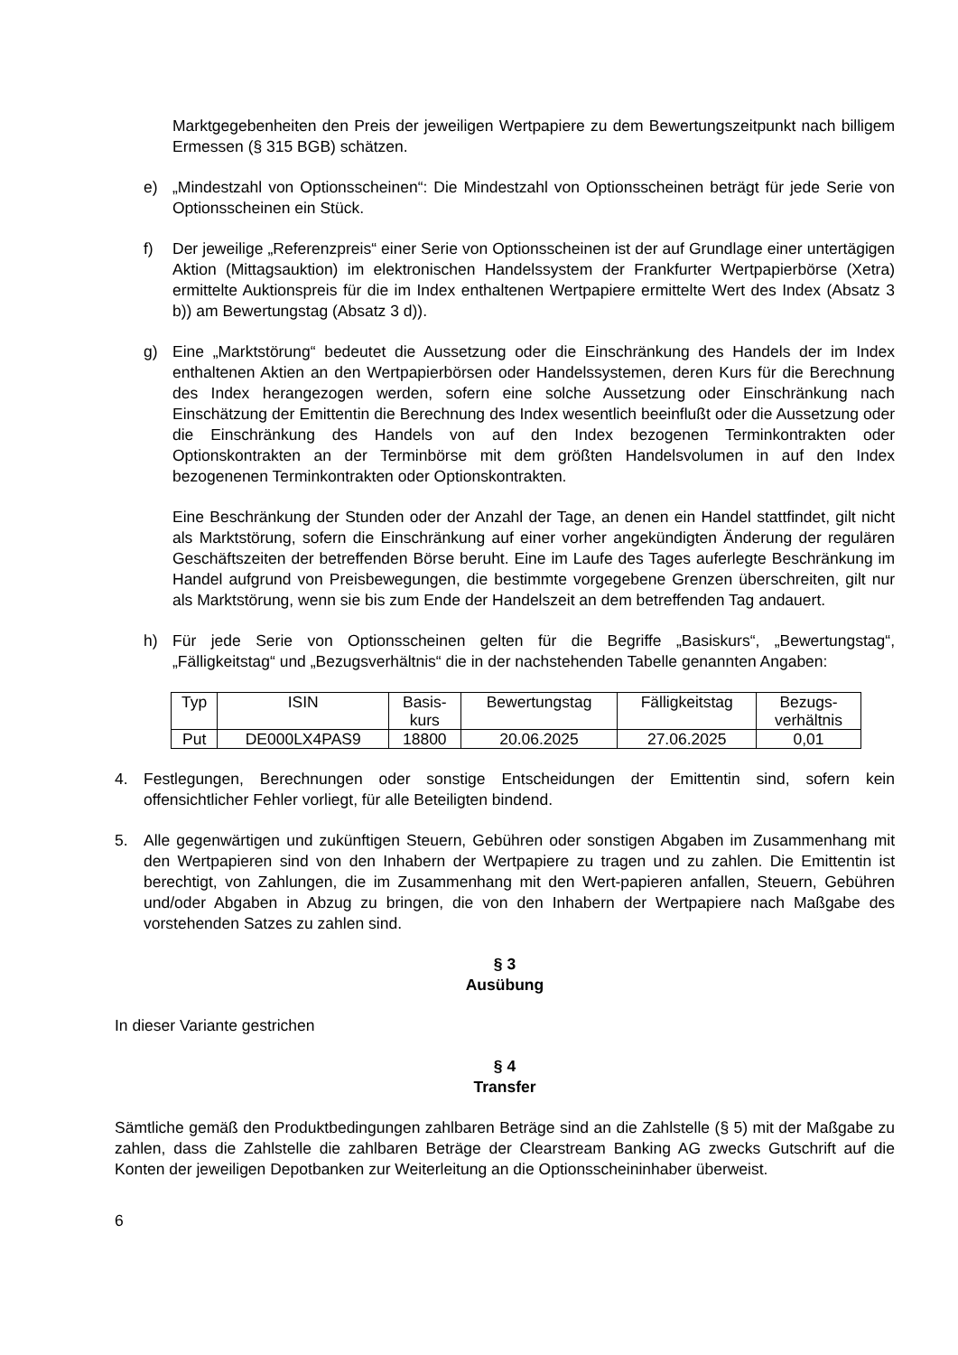Marktgegebenheiten den Preis der jeweiligen Wertpapiere zu dem Bewertungszeitpunkt nach billigem Ermessen (§ 315 BGB) schätzen.
e) „Mindestzahl von Optionsscheinen“: Die Mindestzahl von Optionsscheinen beträgt für jede Serie von Optionsscheinen ein Stück.
f) Der jeweilige „Referenzpreis“ einer Serie von Optionsscheinen ist der auf Grundlage einer untertägigen Aktion (Mittagsauktion) im elektronischen Handelssystem der Frankfurter Wertpapierbörse (Xetra) ermittelte Auktionspreis für die im Index enthaltenen Wertpapiere ermittelte Wert des Index (Absatz 3 b)) am Bewertungstag (Absatz 3 d)).
g) Eine „Marktstörung“ bedeutet die Aussetzung oder die Einschränkung des Handels der im Index enthaltenen Aktien an den Wertpapierbörsen oder Handelssystemen, deren Kurs für die Berechnung des Index herangezogen werden, sofern eine solche Aussetzung oder Einschränkung nach Einschätzung der Emittentin die Berechnung des Index wesentlich beeinflußt oder die Aussetzung oder die Einschränkung des Handels von auf den Index bezogenen Terminkontrakten oder Optionskontrakten an der Terminbörse mit dem größten Handelsvolumen in auf den Index bezogenenen Terminkontrakten oder Optionskontrakten.
Eine Beschränkung der Stunden oder der Anzahl der Tage, an denen ein Handel stattfindet, gilt nicht als Marktstörung, sofern die Einschränkung auf einer vorher angekündigten Änderung der regulären Geschäftszeiten der betreffenden Börse beruht. Eine im Laufe des Tages auferlegte Beschränkung im Handel aufgrund von Preisbewegungen, die bestimmte vorgegebene Grenzen überschreiten, gilt nur als Marktstörung, wenn sie bis zum Ende der Handelszeit an dem betreffenden Tag andauert.
h) Für jede Serie von Optionsscheinen gelten für die Begriffe „Basiskurs“, „Bewertungstag“, „Fälligkeitstag“ und „Bezugsverhältnis“ die in der nachstehenden Tabelle genannten Angaben:
| Typ | ISIN | Basis- kurs | Bewertungstag | Fälligkeitstag | Bezugs- verhältnis |
| --- | --- | --- | --- | --- | --- |
| Put | DE000LX4PAS9 | 18800 | 20.06.2025 | 27.06.2025 | 0,01 |
4. Festlegungen, Berechnungen oder sonstige Entscheidungen der Emittentin sind, sofern kein offensichtlicher Fehler vorliegt, für alle Beteiligten bindend.
5. Alle gegenwärtigen und zukünftigen Steuern, Gebühren oder sonstigen Abgaben im Zusammenhang mit den Wertpapieren sind von den Inhabern der Wertpapiere zu tragen und zu zahlen. Die Emittentin ist berechtigt, von Zahlungen, die im Zusammenhang mit den Wert-papieren anfallen, Steuern, Gebühren und/oder Abgaben in Abzug zu bringen, die von den Inhabern der Wertpapiere nach Maßgabe des vorstehenden Satzes zu zahlen sind.
§ 3
Ausübung
In dieser Variante gestrichen
§ 4
Transfer
Sämtliche gemäß den Produktbedingungen zahlbaren Beträge sind an die Zahlstelle (§ 5) mit der Maßgabe zu zahlen, dass die Zahlstelle die zahlbaren Beträge der Clearstream Banking AG zwecks Gutschrift auf die Konten der jeweiligen Depotbanken zur Weiterleitung an die Optionsscheininhaber überweist.
6